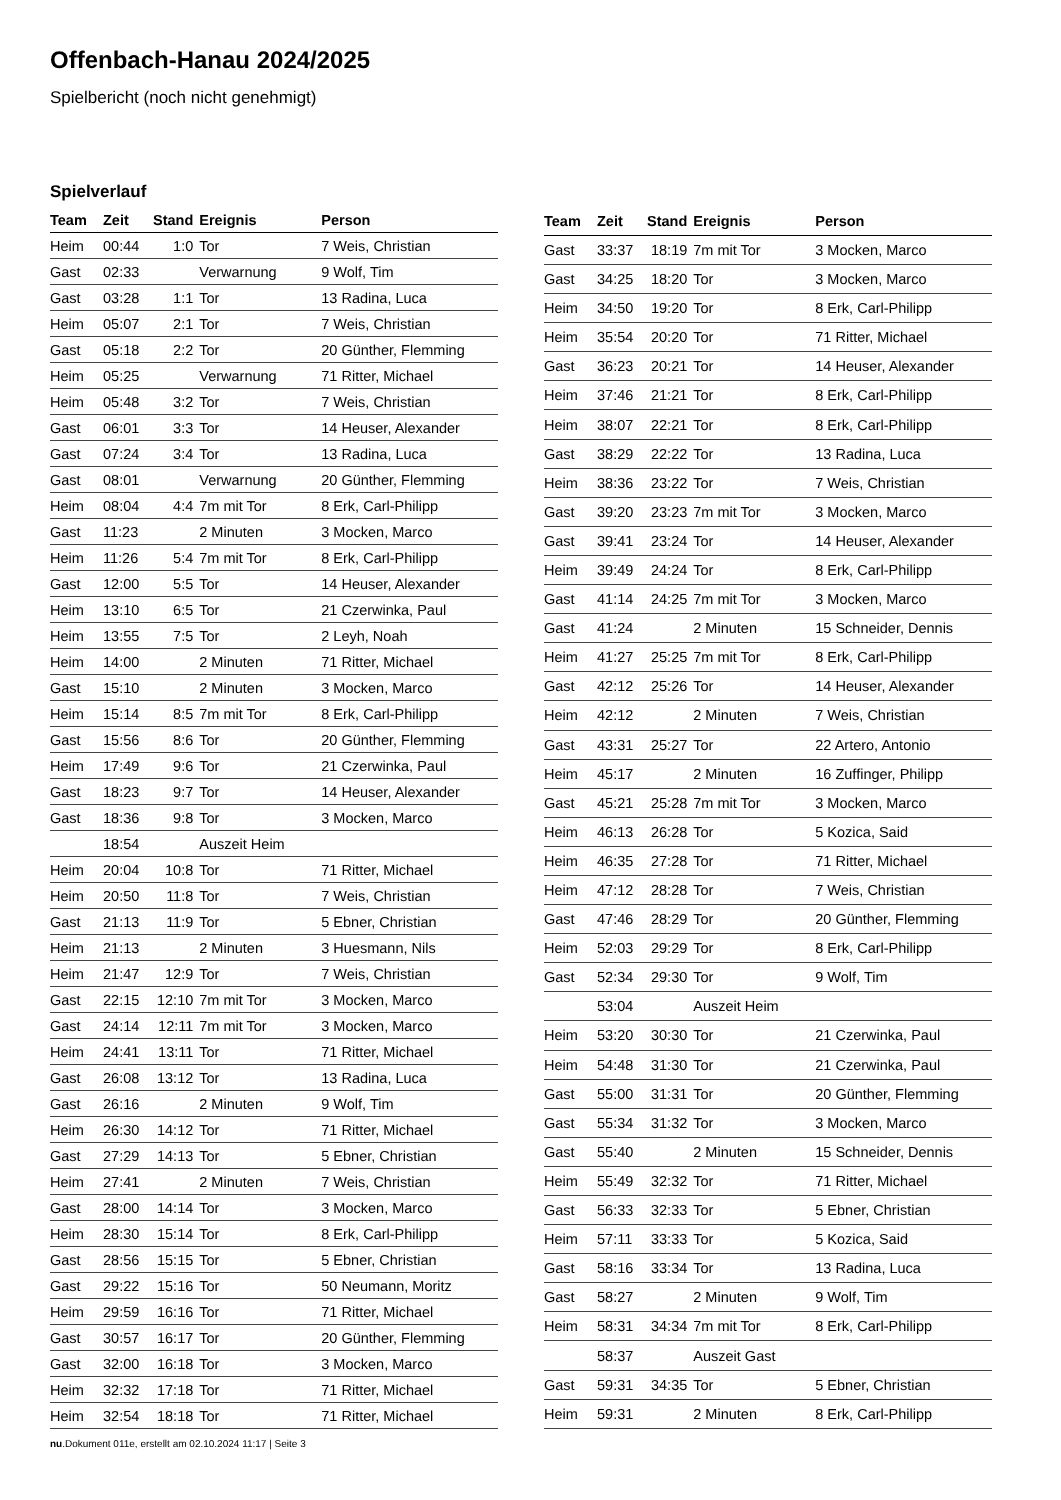Offenbach-Hanau 2024/2025
Spielbericht (noch nicht genehmigt)
Spielverlauf
| Team | Zeit | Stand | Ereignis | Person |
| --- | --- | --- | --- | --- |
| Heim | 00:44 | 1:0 | Tor | 7 Weis, Christian |
| Gast | 02:33 | | Verwarnung | 9 Wolf, Tim |
| Gast | 03:28 | 1:1 | Tor | 13 Radina, Luca |
| Heim | 05:07 | 2:1 | Tor | 7 Weis, Christian |
| Gast | 05:18 | 2:2 | Tor | 20 Günther, Flemming |
| Heim | 05:25 | | Verwarnung | 71 Ritter, Michael |
| Heim | 05:48 | 3:2 | Tor | 7 Weis, Christian |
| Gast | 06:01 | 3:3 | Tor | 14 Heuser, Alexander |
| Gast | 07:24 | 3:4 | Tor | 13 Radina, Luca |
| Gast | 08:01 | | Verwarnung | 20 Günther, Flemming |
| Heim | 08:04 | 4:4 | 7m mit Tor | 8 Erk, Carl-Philipp |
| Gast | 11:23 | | 2 Minuten | 3 Mocken, Marco |
| Heim | 11:26 | 5:4 | 7m mit Tor | 8 Erk, Carl-Philipp |
| Gast | 12:00 | 5:5 | Tor | 14 Heuser, Alexander |
| Heim | 13:10 | 6:5 | Tor | 21 Czerwinka, Paul |
| Heim | 13:55 | 7:5 | Tor | 2 Leyh, Noah |
| Heim | 14:00 | | 2 Minuten | 71 Ritter, Michael |
| Gast | 15:10 | | 2 Minuten | 3 Mocken, Marco |
| Heim | 15:14 | 8:5 | 7m mit Tor | 8 Erk, Carl-Philipp |
| Gast | 15:56 | 8:6 | Tor | 20 Günther, Flemming |
| Heim | 17:49 | 9:6 | Tor | 21 Czerwinka, Paul |
| Gast | 18:23 | 9:7 | Tor | 14 Heuser, Alexander |
| Gast | 18:36 | 9:8 | Tor | 3 Mocken, Marco |
| | 18:54 | | Auszeit Heim | |
| Heim | 20:04 | 10:8 | Tor | 71 Ritter, Michael |
| Heim | 20:50 | 11:8 | Tor | 7 Weis, Christian |
| Gast | 21:13 | 11:9 | Tor | 5 Ebner, Christian |
| Heim | 21:13 | | 2 Minuten | 3 Huesmann, Nils |
| Heim | 21:47 | 12:9 | Tor | 7 Weis, Christian |
| Gast | 22:15 | 12:10 | 7m mit Tor | 3 Mocken, Marco |
| Gast | 24:14 | 12:11 | 7m mit Tor | 3 Mocken, Marco |
| Heim | 24:41 | 13:11 | Tor | 71 Ritter, Michael |
| Gast | 26:08 | 13:12 | Tor | 13 Radina, Luca |
| Gast | 26:16 | | 2 Minuten | 9 Wolf, Tim |
| Heim | 26:30 | 14:12 | Tor | 71 Ritter, Michael |
| Gast | 27:29 | 14:13 | Tor | 5 Ebner, Christian |
| Heim | 27:41 | | 2 Minuten | 7 Weis, Christian |
| Gast | 28:00 | 14:14 | Tor | 3 Mocken, Marco |
| Heim | 28:30 | 15:14 | Tor | 8 Erk, Carl-Philipp |
| Gast | 28:56 | 15:15 | Tor | 5 Ebner, Christian |
| Gast | 29:22 | 15:16 | Tor | 50 Neumann, Moritz |
| Heim | 29:59 | 16:16 | Tor | 71 Ritter, Michael |
| Gast | 30:57 | 16:17 | Tor | 20 Günther, Flemming |
| Gast | 32:00 | 16:18 | Tor | 3 Mocken, Marco |
| Heim | 32:32 | 17:18 | Tor | 71 Ritter, Michael |
| Heim | 32:54 | 18:18 | Tor | 71 Ritter, Michael |
| Team | Zeit | Stand | Ereignis | Person |
| --- | --- | --- | --- | --- |
| Gast | 33:37 | 18:19 | 7m mit Tor | 3 Mocken, Marco |
| Gast | 34:25 | 18:20 | Tor | 3 Mocken, Marco |
| Heim | 34:50 | 19:20 | Tor | 8 Erk, Carl-Philipp |
| Heim | 35:54 | 20:20 | Tor | 71 Ritter, Michael |
| Gast | 36:23 | 20:21 | Tor | 14 Heuser, Alexander |
| Heim | 37:46 | 21:21 | Tor | 8 Erk, Carl-Philipp |
| Heim | 38:07 | 22:21 | Tor | 8 Erk, Carl-Philipp |
| Gast | 38:29 | 22:22 | Tor | 13 Radina, Luca |
| Heim | 38:36 | 23:22 | Tor | 7 Weis, Christian |
| Gast | 39:20 | 23:23 | 7m mit Tor | 3 Mocken, Marco |
| Gast | 39:41 | 23:24 | Tor | 14 Heuser, Alexander |
| Heim | 39:49 | 24:24 | Tor | 8 Erk, Carl-Philipp |
| Gast | 41:14 | 24:25 | 7m mit Tor | 3 Mocken, Marco |
| Gast | 41:24 | | 2 Minuten | 15 Schneider, Dennis |
| Heim | 41:27 | 25:25 | 7m mit Tor | 8 Erk, Carl-Philipp |
| Gast | 42:12 | 25:26 | Tor | 14 Heuser, Alexander |
| Heim | 42:12 | | 2 Minuten | 7 Weis, Christian |
| Gast | 43:31 | 25:27 | Tor | 22 Artero, Antonio |
| Heim | 45:17 | | 2 Minuten | 16 Zuffinger, Philipp |
| Gast | 45:21 | 25:28 | 7m mit Tor | 3 Mocken, Marco |
| Heim | 46:13 | 26:28 | Tor | 5 Kozica, Said |
| Heim | 46:35 | 27:28 | Tor | 71 Ritter, Michael |
| Heim | 47:12 | 28:28 | Tor | 7 Weis, Christian |
| Gast | 47:46 | 28:29 | Tor | 20 Günther, Flemming |
| Heim | 52:03 | 29:29 | Tor | 8 Erk, Carl-Philipp |
| Gast | 52:34 | 29:30 | Tor | 9 Wolf, Tim |
| | 53:04 | | Auszeit Heim | |
| Heim | 53:20 | 30:30 | Tor | 21 Czerwinka, Paul |
| Heim | 54:48 | 31:30 | Tor | 21 Czerwinka, Paul |
| Gast | 55:00 | 31:31 | Tor | 20 Günther, Flemming |
| Gast | 55:34 | 31:32 | Tor | 3 Mocken, Marco |
| Gast | 55:40 | | 2 Minuten | 15 Schneider, Dennis |
| Heim | 55:49 | 32:32 | Tor | 71 Ritter, Michael |
| Gast | 56:33 | 32:33 | Tor | 5 Ebner, Christian |
| Heim | 57:11 | 33:33 | Tor | 5 Kozica, Said |
| Gast | 58:16 | 33:34 | Tor | 13 Radina, Luca |
| Gast | 58:27 | | 2 Minuten | 9 Wolf, Tim |
| Heim | 58:31 | 34:34 | 7m mit Tor | 8 Erk, Carl-Philipp |
| | 58:37 | | Auszeit Gast | |
| Gast | 59:31 | 34:35 | Tor | 5 Ebner, Christian |
| Heim | 59:31 | | 2 Minuten | 8 Erk, Carl-Philipp |
nu.Dokument 011e, erstellt am 02.10.2024 11:17 | Seite 3